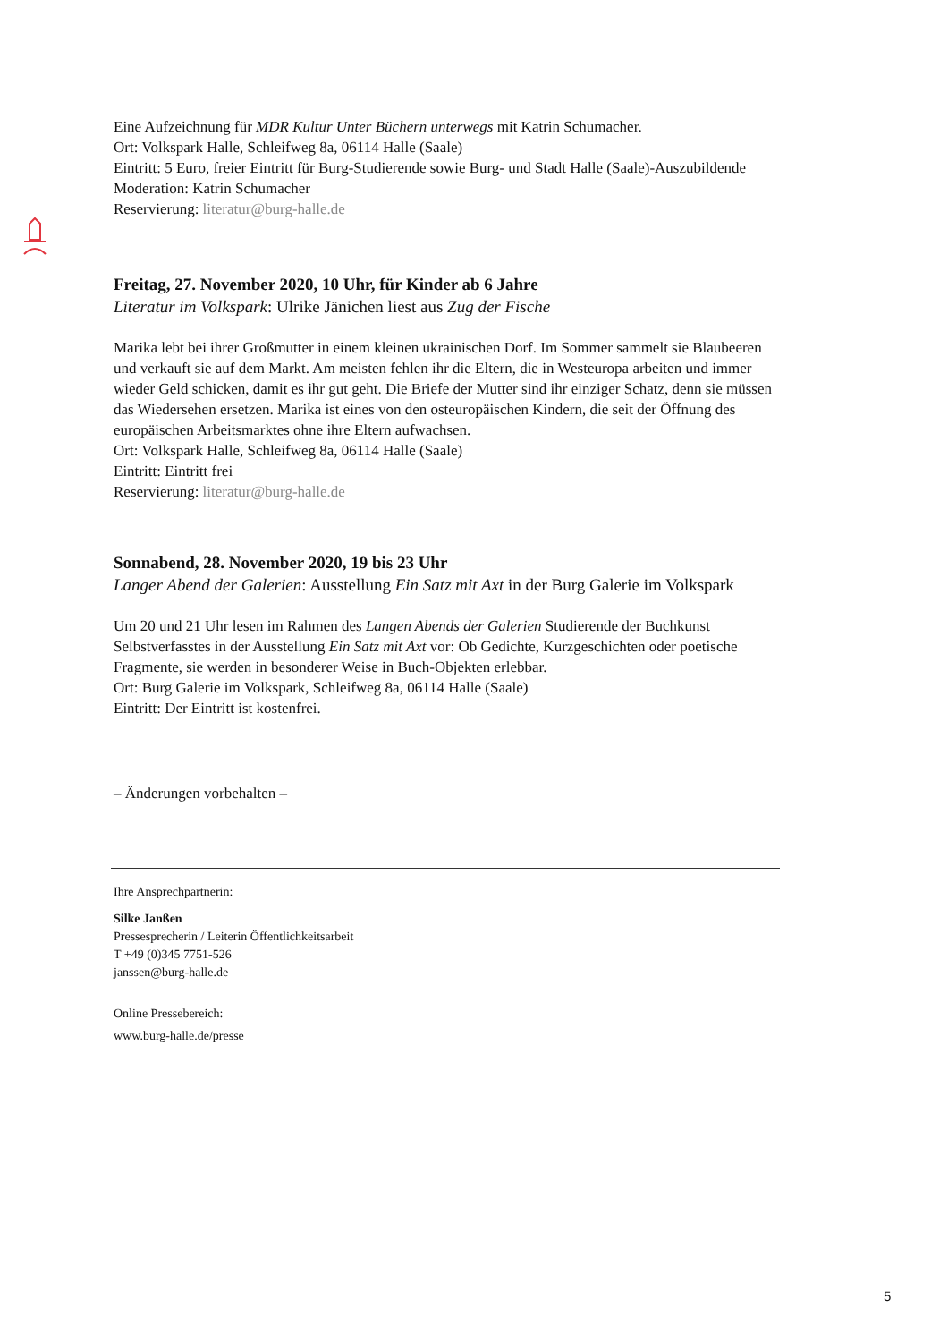Eine Aufzeichnung für MDR Kultur Unter Büchern unterwegs mit Katrin Schumacher.
Ort: Volkspark Halle, Schleifweg 8a, 06114 Halle (Saale)
Eintritt: 5 Euro, freier Eintritt für Burg-Studierende sowie Burg- und Stadt Halle (Saale)-Auszubildende
Moderation: Katrin Schumacher
Reservierung: literatur@burg-halle.de
Freitag, 27. November 2020, 10 Uhr, für Kinder ab 6 Jahre
Literatur im Volkspark: Ulrike Jänichen liest aus Zug der Fische
Marika lebt bei ihrer Großmutter in einem kleinen ukrainischen Dorf. Im Sommer sammelt sie Blaubeeren und verkauft sie auf dem Markt. Am meisten fehlen ihr die Eltern, die in Westeuropa arbeiten und immer wieder Geld schicken, damit es ihr gut geht. Die Briefe der Mutter sind ihr einziger Schatz, denn sie müssen das Wiedersehen ersetzen. Marika ist eines von den osteuropäischen Kindern, die seit der Öffnung des europäischen Arbeitsmarktes ohne ihre Eltern aufwachsen.
Ort: Volkspark Halle, Schleifweg 8a, 06114 Halle (Saale)
Eintritt: Eintritt frei
Reservierung: literatur@burg-halle.de
Sonnabend, 28. November 2020, 19 bis 23 Uhr
Langer Abend der Galerien: Ausstellung Ein Satz mit Axt in der Burg Galerie im Volkspark
Um 20 und 21 Uhr lesen im Rahmen des Langen Abends der Galerien Studierende der Buchkunst Selbstverfasstes in der Ausstellung Ein Satz mit Axt vor: Ob Gedichte, Kurzgeschichten oder poetische Fragmente, sie werden in besonderer Weise in Buch-Objekten erlebbar.
Ort: Burg Galerie im Volkspark, Schleifweg 8a, 06114 Halle (Saale)
Eintritt: Der Eintritt ist kostenfrei.
– Änderungen vorbehalten –
Ihre Ansprechpartnerin:
Silke Janßen
Pressesprecherin / Leiterin Öffentlichkeitsarbeit
T +49 (0)345 7751-526
janssen@burg-halle.de
Online Pressebereich:
www.burg-halle.de/presse
5